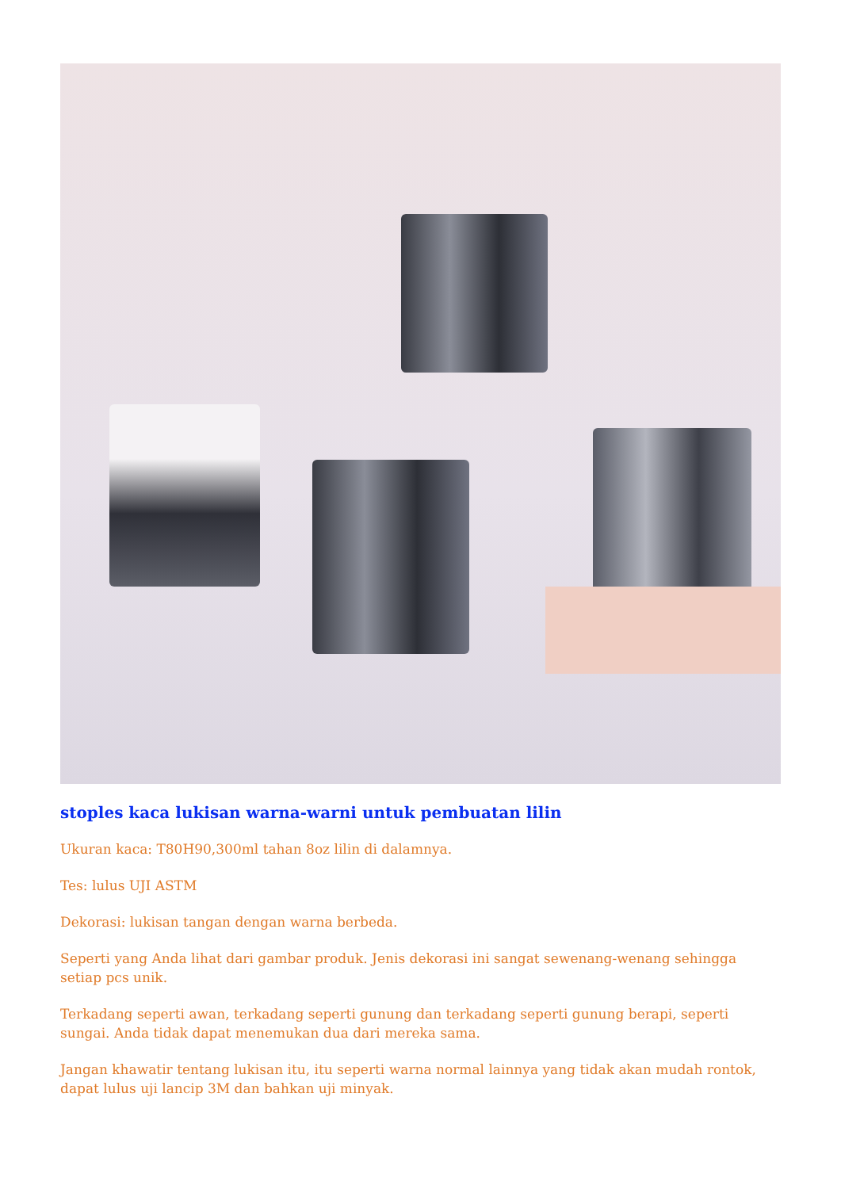stoples kaca lukisan warna-warni untuk pembuatan lilin
Ukuran kaca: T80H90,300ml tahan 8oz lilin di dalamnya.
Tes: lulus UJI ASTM
Dekorasi: lukisan tangan dengan warna berbeda.
Seperti yang Anda lihat dari gambar produk. Jenis dekorasi ini sangat sewenang-wenang sehingga setiap pcs unik.
Terkadang seperti awan, terkadang seperti gunung dan terkadang seperti gunung berapi, seperti sungai. Anda tidak dapat menemukan dua dari mereka sama.
Jangan khawatir tentang lukisan itu, itu seperti warna normal lainnya yang tidak akan mudah rontok, dapat lulus uji lancip 3M dan bahkan uji minyak.